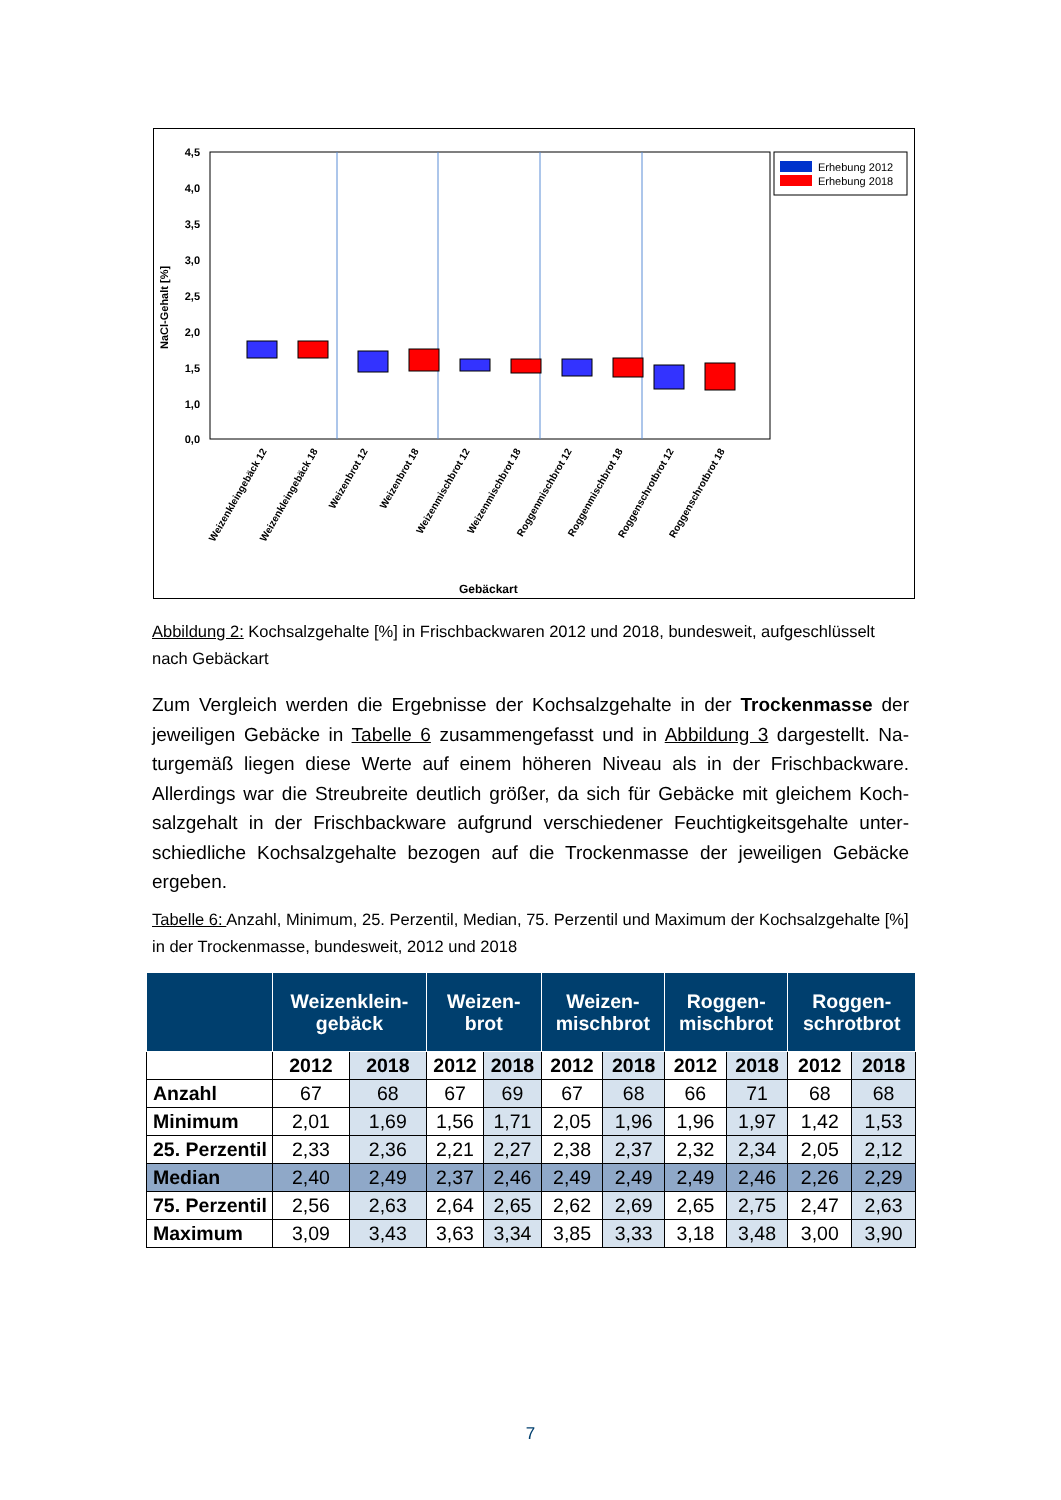4,5
4,0
3,5
3,0
2,5
2,0
1,5
1,0
0,0
NaCl-Gehalt [%]
Erhebung 2012
Erhebung 2018
Weizenkleingebäck 12
Weizenkleingebäck 18
Weizenbrot 12
Weizenbrot 18
Weizenmischbrot 12
Weizenmischbrot 18
Roggenmischbrot 12
Roggenmischbrot 18
Roggenschrotbrot 12
Roggenschrotbrot 18
Gebäckart
Abbildung 2: Kochsalzgehalte [%] in Frischbackwaren 2012 und 2018, bundesweit, aufge­schlüsselt nach Gebäckart
Zum Vergleich werden die Ergebnisse der Kochsalzgehalte in der Trockenmasse der jeweiligen Gebäcke in Tabelle 6 zusammengefasst und in Abbildung 3 dargestellt. Na­turgemäß liegen diese Werte auf einem höheren Niveau als in der Frischbackware. Allerdings war die Streubreite deutlich größer, da sich für Gebäcke mit gleichem Koch­salzgehalt in der Frischbackware aufgrund verschiedener Feuchtigkeitsgehalte unter­schiedliche Kochsalzgehalte bezogen auf die Trockenmasse der jeweiligen Gebäcke ergeben.
Tabelle 6: Anzahl, Minimum, 25. Perzentil, Median, 75. Perzentil und Maximum der Kochsalz­gehalte [%] in der Trockenmasse, bundesweit, 2012 und 2018
| | Weizenklein- gebäck | | Weizen- brot | | Weizen- mischbrot | | Roggen- mischbrot | | Roggen- schrotbrot | |
| --- | --- | --- | --- | --- | --- | --- | --- | --- | --- | --- |
| | 2012 | 2018 | 2012 | 2018 | 2012 | 2018 | 2012 | 2018 | 2012 | 2018 |
| Anzahl | 67 | 68 | 67 | 69 | 67 | 68 | 66 | 71 | 68 | 68 |
| Minimum | 2,01 | 1,69 | 1,56 | 1,71 | 2,05 | 1,96 | 1,96 | 1,97 | 1,42 | 1,53 |
| 25. Perzentil | 2,33 | 2,36 | 2,21 | 2,27 | 2,38 | 2,37 | 2,32 | 2,34 | 2,05 | 2,12 |
| Median | 2,40 | 2,49 | 2,37 | 2,46 | 2,49 | 2,49 | 2,49 | 2,46 | 2,26 | 2,29 |
| 75. Perzentil | 2,56 | 2,63 | 2,64 | 2,65 | 2,62 | 2,69 | 2,65 | 2,75 | 2,47 | 2,63 |
| Maximum | 3,09 | 3,43 | 3,63 | 3,34 | 3,85 | 3,33 | 3,18 | 3,48 | 3,00 | 3,90 |
7